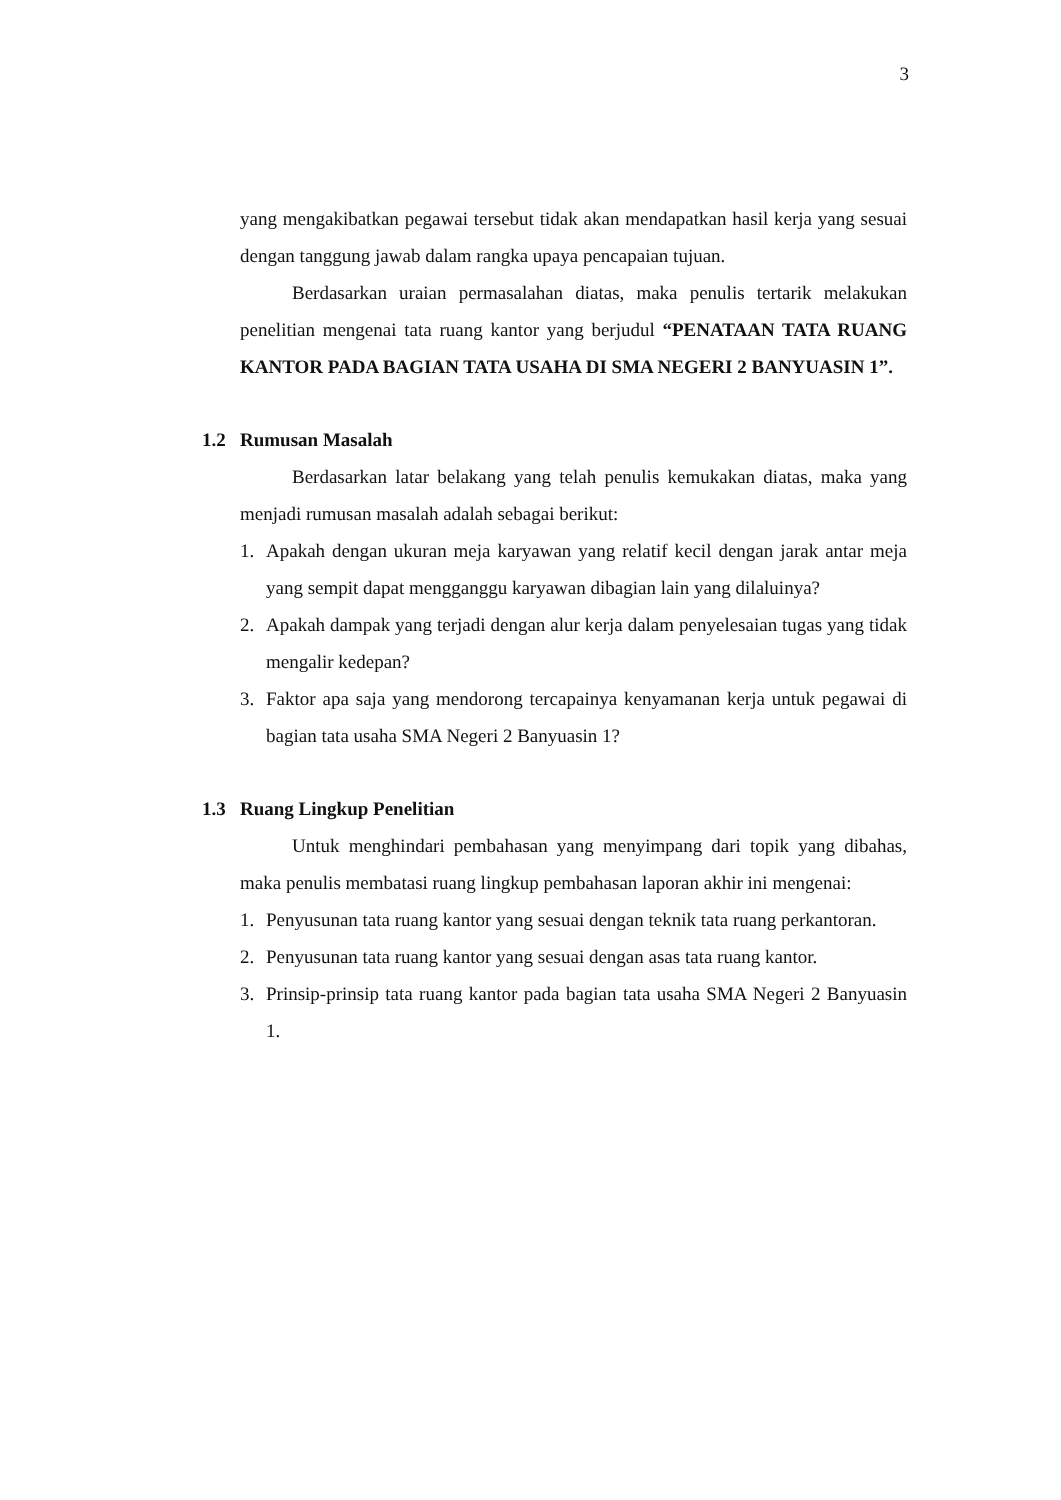3
yang mengakibatkan pegawai tersebut tidak akan mendapatkan hasil kerja yang sesuai dengan tanggung jawab dalam rangka upaya pencapaian tujuan.
Berdasarkan uraian permasalahan diatas, maka penulis tertarik melakukan penelitian mengenai tata ruang kantor yang berjudul “PENATAAN TATA RUANG KANTOR PADA BAGIAN TATA USAHA DI SMA NEGERI 2 BANYUASIN 1”.
1.2 Rumusan Masalah
Berdasarkan latar belakang yang telah penulis kemukakan diatas, maka yang menjadi rumusan masalah adalah sebagai berikut:
1. Apakah dengan ukuran meja karyawan yang relatif kecil dengan jarak antar meja yang sempit dapat mengganggu karyawan dibagian lain yang dilaluinya?
2. Apakah dampak yang terjadi dengan alur kerja dalam penyelesaian tugas yang tidak mengalir kedepan?
3. Faktor apa saja yang mendorong tercapainya kenyamanan kerja untuk pegawai di bagian tata usaha SMA Negeri 2 Banyuasin 1?
1.3 Ruang Lingkup Penelitian
Untuk menghindari pembahasan yang menyimpang dari topik yang dibahas, maka penulis membatasi ruang lingkup pembahasan laporan akhir ini mengenai:
1. Penyusunan tata ruang kantor yang sesuai dengan teknik tata ruang perkantoran.
2. Penyusunan tata ruang kantor yang sesuai dengan asas tata ruang kantor.
3. Prinsip-prinsip tata ruang kantor pada bagian tata usaha SMA Negeri 2 Banyuasin 1.